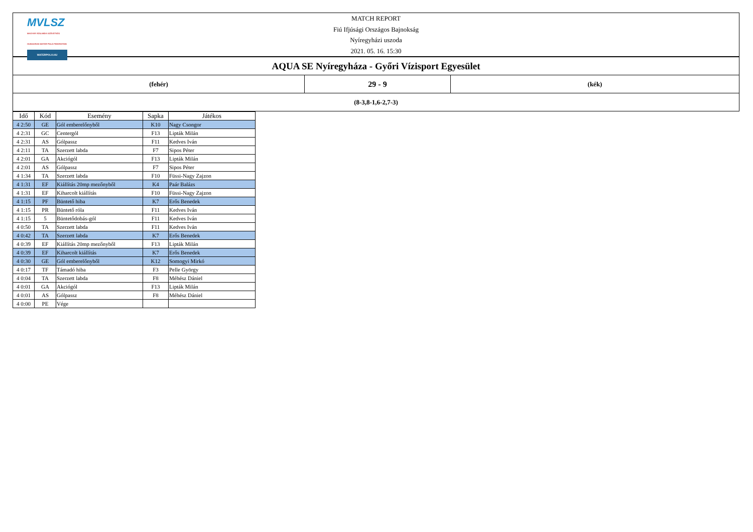MVLSZ
MAGYAR VÍZILABDA SZÖVETSÉG
HUNGARIAN WATER POLO FEDERATION
WATERPOLO.HU
MATCH REPORT
Fiú Ifjúsági Országos Bajnokság
Nyíregyházi uszoda
2021. 05. 16. 15:30
| AQUA SE Nyíregyháza - Győri Vízisport Egyesület | | |
| (fehér) | 29 - 9 | (kék) |
| (8-3,8-1,6-2,7-3) | | |
| Idő | Kód | Esemény | Sapka | Játékos |
| --- | --- | --- | --- | --- |
| 4 2:50 | GE | Gól emberelőnyből | K10 | Nagy Csongor |
| 4 2:31 | GC | Centergól | F13 | Lipták Milán |
| 4 2:31 | AS | Gólpassz | F11 | Kedves Iván |
| 4 2:11 | TA | Szerzett labda | F7 | Sipos Péter |
| 4 2:01 | GA | Akciógól | F13 | Lipták Milán |
| 4 2:01 | AS | Gólpassz | F7 | Sipos Péter |
| 4 1:34 | TA | Szerzett labda | F10 | Füssi-Nagy Zajzon |
| 4 1:31 | EF | Kiállítás 20mp mezőnyből | K4 | Paár Balázs |
| 4 1:31 | EF | Kiharcolt kiállítás | F10 | Füssi-Nagy Zajzon |
| 4 1:15 | PF | Büntető hiba | K7 | Erős Benedek |
| 4 1:15 | PR | Büntető róla | F11 | Kedves Iván |
| 4 1:15 | 5 | Büntetődobás-gól | F11 | Kedves Iván |
| 4 0:50 | TA | Szerzett labda | F11 | Kedves Iván |
| 4 0:42 | TA | Szerzett labda | K7 | Erős Benedek |
| 4 0:39 | EF | Kiállítás 20mp mezőnyből | F13 | Lipták Milán |
| 4 0:39 | EF | Kiharcolt kiállítás | K7 | Erős Benedek |
| 4 0:30 | GE | Gól emberelőnyből | K12 | Somogyi Mirkó |
| 4 0:17 | TF | Támadó hiba | F3 | Pelle György |
| 4 0:04 | TA | Szerzett labda | F8 | Méhész Dániel |
| 4 0:01 | GA | Akciógól | F13 | Lipták Milán |
| 4 0:01 | AS | Gólpassz | F8 | Méhész Dániel |
| 4 0:00 | PE | Vége | | |